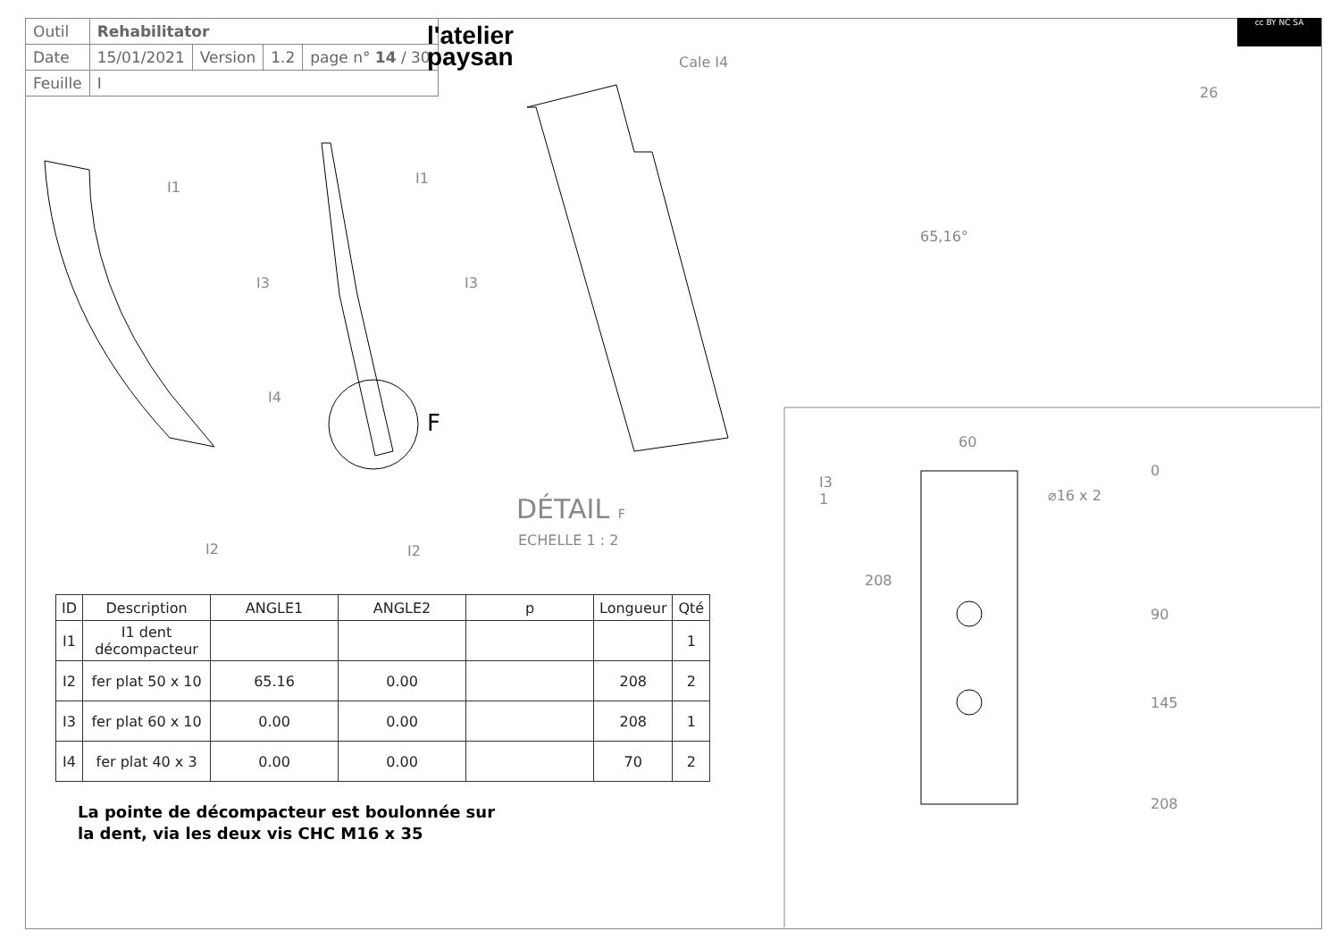| Outil | Rehabilitator | | | |
| Date | 15/01/2021 | Version | 1.2 | page n° 14 / 30 |
| Feuille | I | | | |
l'atelier
paysan
cc BY NC SA
I1
I1
I3 I3
I4
I2 I2
F
Cale I4
26
65,16°
I3
1
DÉTAIL F
ECHELLE 1 : 2
60
0
⌀16 x 2
208
90
145
208
| ID | Description | ANGLE1 | ANGLE2 | p | Longueur | Qté |
| --- | --- | --- | --- | --- | --- | --- |
| I1 | I1 dent décompacteur | | | | | 1 |
| I2 | fer plat 50 x 10 | 65.16 | 0.00 | | 208 | 2 |
| I3 | fer plat 60 x 10 | 0.00 | 0.00 | | 208 | 1 |
| I4 | fer plat 40 x 3 | 0.00 | 0.00 | | 70 | 2 |
La pointe de décompacteur est boulonnée sur
la dent, via les deux vis CHC M16 x 35